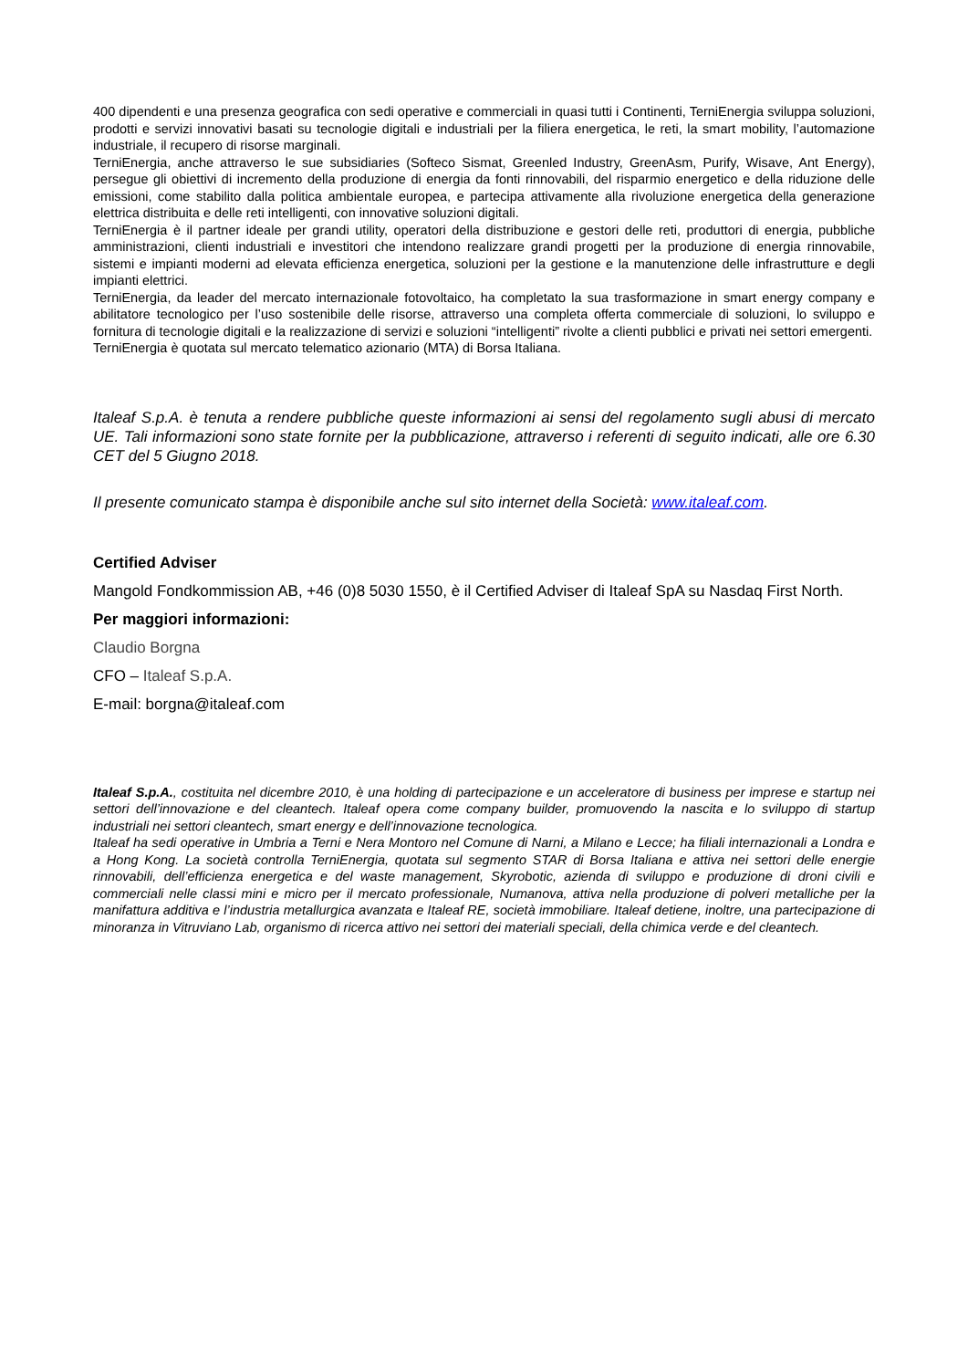400 dipendenti e una presenza geografica con sedi operative e commerciali in quasi tutti i Continenti, TerniEnergia sviluppa soluzioni, prodotti e servizi innovativi basati su tecnologie digitali e industriali per la filiera energetica, le reti, la smart mobility, l’automazione industriale, il recupero di risorse marginali.
TerniEnergia, anche attraverso le sue subsidiaries (Softeco Sismat, Greenled Industry, GreenAsm, Purify, Wisave, Ant Energy), persegue gli obiettivi di incremento della produzione di energia da fonti rinnovabili, del risparmio energetico e della riduzione delle emissioni, come stabilito dalla politica ambientale europea, e partecipa attivamente alla rivoluzione energetica della generazione elettrica distribuita e delle reti intelligenti, con innovative soluzioni digitali.
TerniEnergia è il partner ideale per grandi utility, operatori della distribuzione e gestori delle reti, produttori di energia, pubbliche amministrazioni, clienti industriali e investitori che intendono realizzare grandi progetti per la produzione di energia rinnovabile, sistemi e impianti moderni ad elevata efficienza energetica, soluzioni per la gestione e la manutenzione delle infrastrutture e degli impianti elettrici.
TerniEnergia, da leader del mercato internazionale fotovoltaico, ha completato la sua trasformazione in smart energy company e abilitatore tecnologico per l’uso sostenibile delle risorse, attraverso una completa offerta commerciale di soluzioni, lo sviluppo e fornitura di tecnologie digitali e la realizzazione di servizi e soluzioni “intelligenti” rivolte a clienti pubblici e privati nei settori emergenti.
TerniEnergia è quotata sul mercato telematico azionario (MTA) di Borsa Italiana.
Italeaf S.p.A. è tenuta a rendere pubbliche queste informazioni ai sensi del regolamento sugli abusi di mercato UE. Tali informazioni sono state fornite per la pubblicazione, attraverso i referenti di seguito indicati, alle ore 6.30 CET del 5 Giugno 2018.
Il presente comunicato stampa è disponibile anche sul sito internet della Società: www.italeaf.com.
Certified Adviser
Mangold Fondkommission AB, +46 (0)8 5030 1550, è il Certified Adviser di Italeaf SpA su Nasdaq First North.
Per maggiori informazioni:
Claudio Borgna
CFO – Italeaf S.p.A.
E-mail: borgna@italeaf.com
Italeaf S.p.A., costituita nel dicembre 2010, è una holding di partecipazione e un acceleratore di business per imprese e startup nei settori dell’innovazione e del cleantech. Italeaf opera come company builder, promuovendo la nascita e lo sviluppo di startup industriali nei settori cleantech, smart energy e dell’innovazione tecnologica.
Italeaf ha sedi operative in Umbria a Terni e Nera Montoro nel Comune di Narni, a Milano e Lecce; ha filiali internazionali a Londra e a Hong Kong. La società controlla TerniEnergia, quotata sul segmento STAR di Borsa Italiana e attiva nei settori delle energie rinnovabili, dell’efficienza energetica e del waste management, Skyrobotic, azienda di sviluppo e produzione di droni civili e commerciali nelle classi mini e micro per il mercato professionale, Numanova, attiva nella produzione di polveri metalliche per la manifattura additiva e l’industria metallurgica avanzata e Italeaf RE, società immobiliare. Italeaf detiene, inoltre, una partecipazione di minoranza in Vitruviano Lab, organismo di ricerca attivo nei settori dei materiali speciali, della chimica verde e del cleantech.